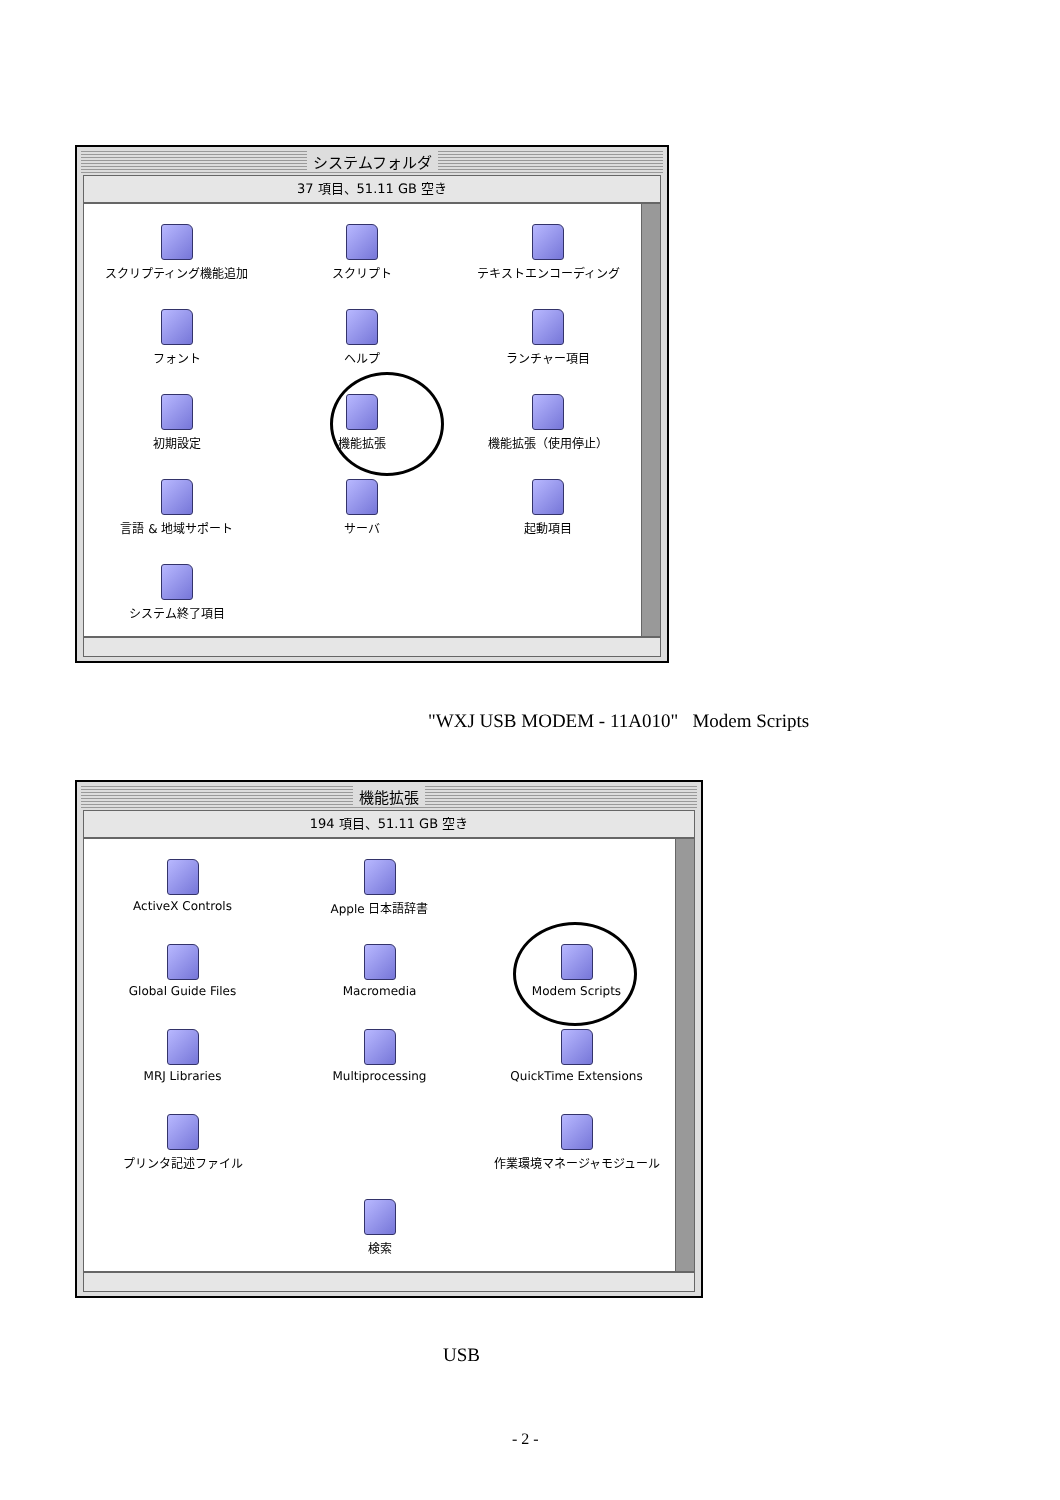システムフォルダ
37 項目、51.11 GB 空き
スクリプティング機能追加
スクリプト
テキストエンコーディング
フォント
ヘルプ
ランチャー項目
初期設定
機能拡張
機能拡張（使用停止）
言語 & 地域サポート
サーバ
起動項目
システム終了項目
"WXJ USB MODEM - 11A010" Modem Scripts
機能拡張
194 項目、51.11 GB 空き
ActiveX Controls
Apple 日本語辞書
Global Guide Files
Macromedia
Modem Scripts
MRJ Libraries
Multiprocessing
QuickTime Extensions
プリンタ記述ファイル
作業環境マネージャモジュール
検索
USB
- 2 -